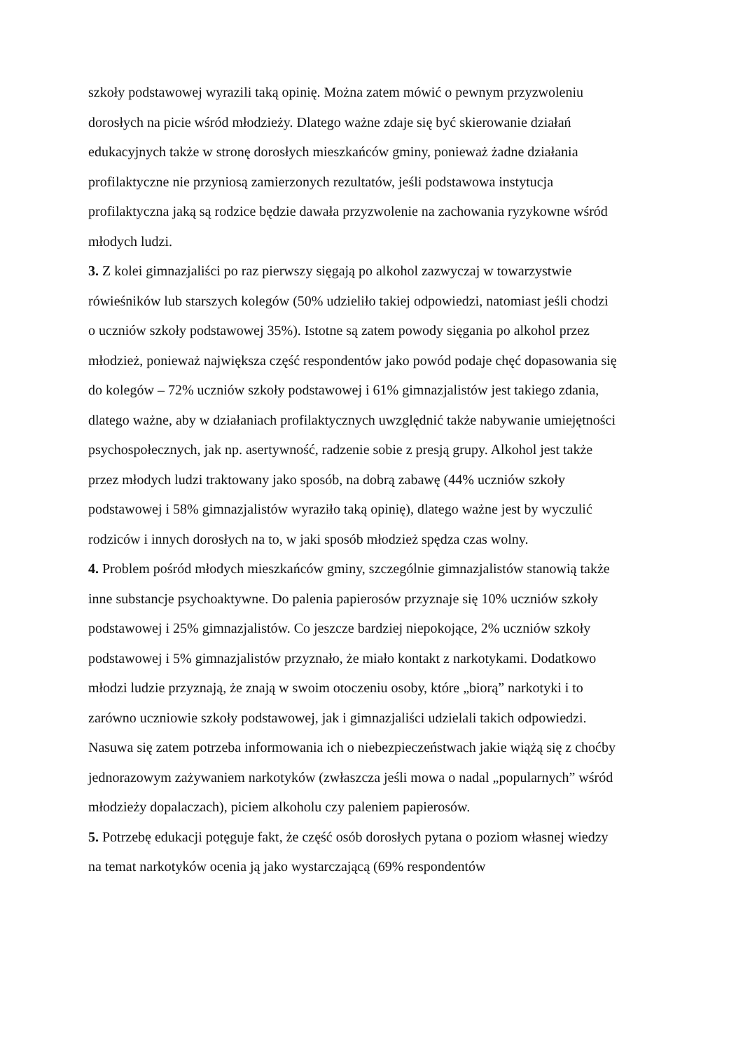szkoły podstawowej wyrazili taką opinię. Można zatem mówić o pewnym przyzwoleniu dorosłych na picie wśród młodzieży. Dlatego ważne zdaje się być skierowanie działań edukacyjnych także w stronę dorosłych mieszkańców gminy, ponieważ żadne działania profilaktyczne nie przyniosą zamierzonych rezultatów, jeśli podstawowa instytucja profilaktyczna jaką są rodzice będzie dawała przyzwolenie na zachowania ryzykowne wśród młodych ludzi.
3. Z kolei gimnazjaliści po raz pierwszy sięgają po alkohol zazwyczaj w towarzystwie rówieśników lub starszych kolegów (50% udzieliło takiej odpowiedzi, natomiast jeśli chodzi o uczniów szkoły podstawowej 35%). Istotne są zatem powody sięgania po alkohol przez młodzież, ponieważ największa część respondentów jako powód podaje chęć dopasowania się do kolegów – 72% uczniów szkoły podstawowej i 61% gimnazjalistów jest takiego zdania, dlatego ważne, aby w działaniach profilaktycznych uwzględnić także nabywanie umiejętności psychospołecznych, jak np. asertywność, radzenie sobie z presją grupy. Alkohol jest także przez młodych ludzi traktowany jako sposób, na dobrą zabawę (44% uczniów szkoły podstawowej i 58% gimnazjalistów wyraziło taką opinię), dlatego ważne jest by wyczulić rodziców i innych dorosłych na to, w jaki sposób młodzież spędza czas wolny.
4. Problem pośród młodych mieszkańców gminy, szczególnie gimnazjalistów stanowią także inne substancje psychoaktywne. Do palenia papierosów przyznaje się 10% uczniów szkoły podstawowej i 25% gimnazjalistów. Co jeszcze bardziej niepokojące, 2% uczniów szkoły podstawowej i 5% gimnazjalistów przyznało, że miało kontakt z narkotykami. Dodatkowo młodzi ludzie przyznają, że znają w swoim otoczeniu osoby, które „biorą” narkotyki i to zarówno uczniowie szkoły podstawowej, jak i gimnazjaliści udzielali takich odpowiedzi. Nasuwa się zatem potrzeba informowania ich o niebezpieczeństwach jakie wiążą się z choćby jednorazowym zażywaniem narkotyków (zwłaszcza jeśli mowa o nadal „popularnych” wśród młodzieży dopalaczach), piciem alkoholu czy paleniem papierosów.
5. Potrzebę edukacji potęguje fakt, że część osób dorosłych pytana o poziom własnej wiedzy na temat narkotyków ocenia ją jako wystarczającą (69% respondentów